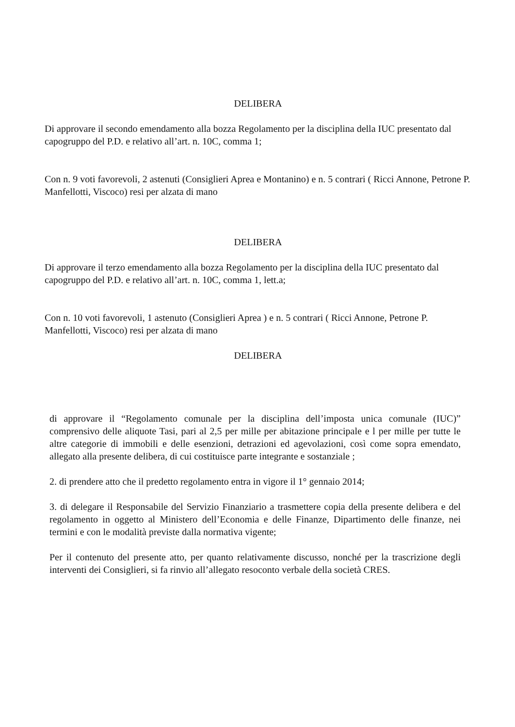DELIBERA
Di approvare il secondo emendamento alla bozza Regolamento per la disciplina della IUC presentato dal capogruppo del P.D. e relativo all’art. n. 10C, comma 1;
Con n. 9 voti favorevoli, 2 astenuti (Consiglieri Aprea e Montanino) e n. 5 contrari ( Ricci Annone, Petrone P. Manfellotti, Viscoco) resi per alzata di mano
DELIBERA
Di approvare il terzo emendamento alla bozza Regolamento per la disciplina della IUC presentato dal capogruppo del P.D. e relativo all’art. n. 10C, comma 1, lett.a;
Con n. 10 voti favorevoli, 1 astenuto (Consiglieri Aprea ) e n. 5 contrari ( Ricci Annone, Petrone P. Manfellotti, Viscoco) resi per alzata di mano
DELIBERA
di approvare il “Regolamento comunale per la disciplina dell’imposta unica comunale (IUC)” comprensivo delle aliquote Tasi, pari al 2,5 per mille per abitazione principale e l per mille per tutte le altre categorie di immobili e delle esenzioni, detrazioni ed agevolazioni, così come sopra emendato, allegato alla presente delibera, di cui costituisce parte integrante e sostanziale ;
2. di prendere atto che il predetto regolamento entra in vigore il 1° gennaio 2014;
3. di delegare il Responsabile del Servizio Finanziario a trasmettere copia della presente delibera e del regolamento in oggetto al Ministero dell’Economia e delle Finanze, Dipartimento delle finanze, nei termini e con le modalità previste dalla normativa vigente;
Per il contenuto del presente atto, per quanto relativamente discusso, nonché per la trascrizione degli interventi dei Consiglieri, si fa rinvio all’allegato resoconto verbale della società CRES.